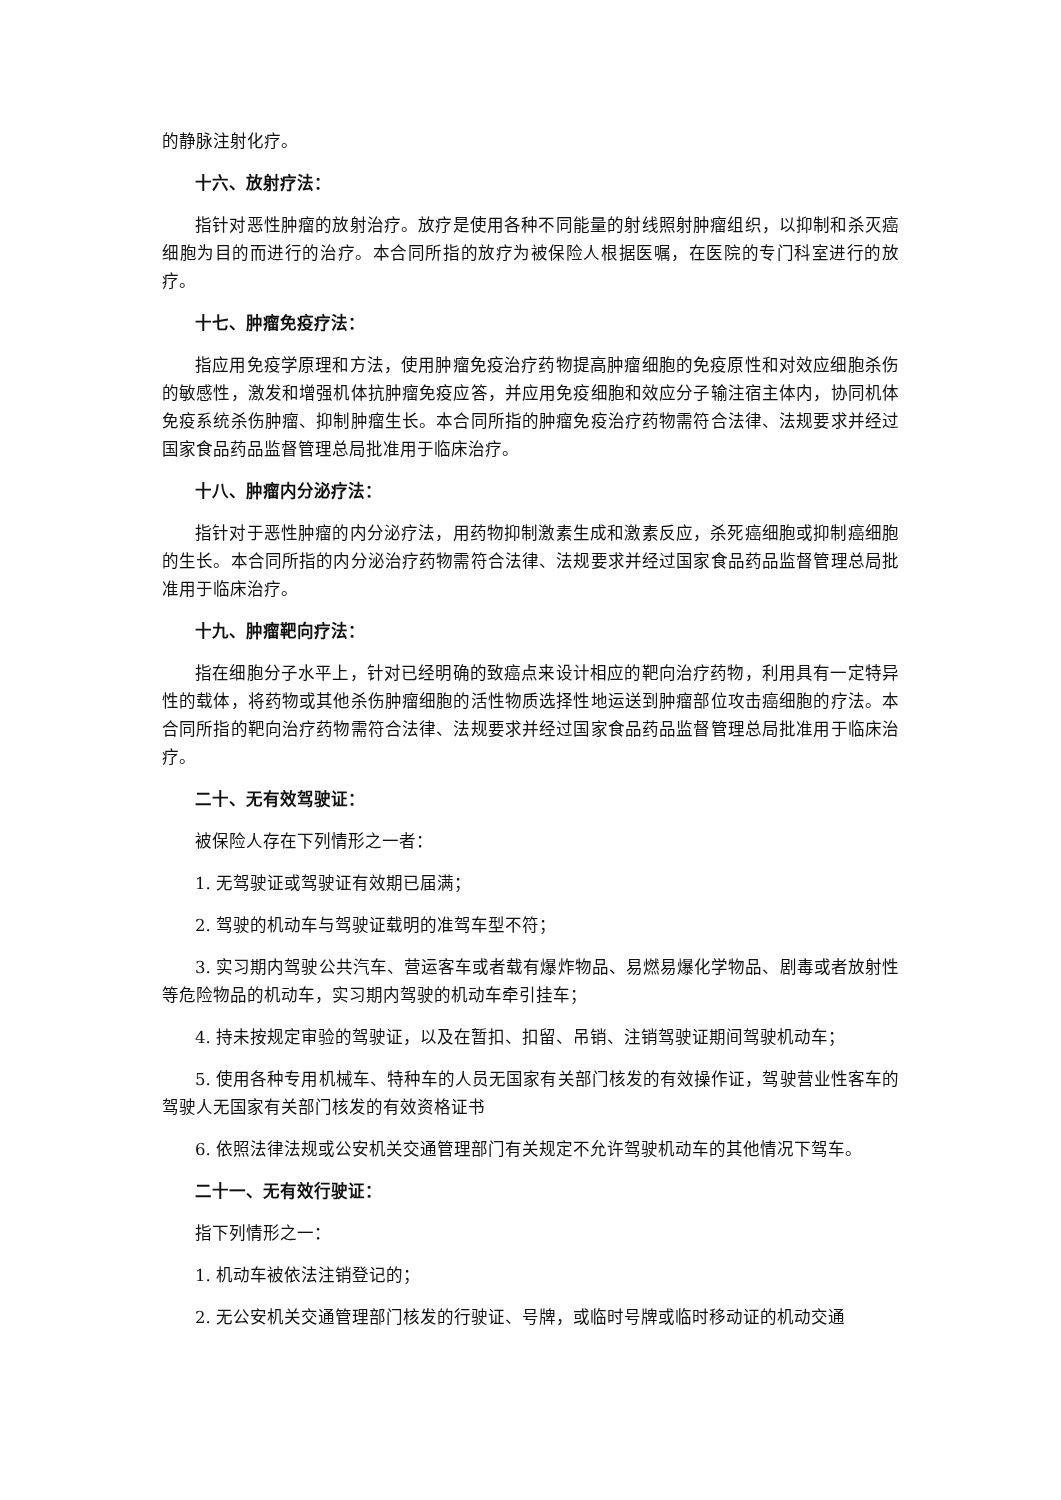的静脉注射化疗。
十六、放射疗法：
指针对恶性肿瘤的放射治疗。放疗是使用各种不同能量的射线照射肿瘤组织，以抑制和杀灭癌细胞为目的而进行的治疗。本合同所指的放疗为被保险人根据医嘱，在医院的专门科室进行的放疗。
十七、肿瘤免疫疗法：
指应用免疫学原理和方法，使用肿瘤免疫治疗药物提高肿瘤细胞的免疫原性和对效应细胞杀伤的敏感性，激发和增强机体抗肿瘤免疫应答，并应用免疫细胞和效应分子输注宿主体内，协同机体免疫系统杀伤肿瘤、抑制肿瘤生长。本合同所指的肿瘤免疫治疗药物需符合法律、法规要求并经过国家食品药品监督管理总局批准用于临床治疗。
十八、肿瘤内分泌疗法：
指针对于恶性肿瘤的内分泌疗法，用药物抑制激素生成和激素反应，杀死癌细胞或抑制癌细胞的生长。本合同所指的内分泌治疗药物需符合法律、法规要求并经过国家食品药品监督管理总局批准用于临床治疗。
十九、肿瘤靶向疗法：
指在细胞分子水平上，针对已经明确的致癌点来设计相应的靶向治疗药物，利用具有一定特异性的载体，将药物或其他杀伤肿瘤细胞的活性物质选择性地运送到肿瘤部位攻击癌细胞的疗法。本合同所指的靶向治疗药物需符合法律、法规要求并经过国家食品药品监督管理总局批准用于临床治疗。
二十、无有效驾驶证：
被保险人存在下列情形之一者：
1. 无驾驶证或驾驶证有效期已届满；
2. 驾驶的机动车与驾驶证载明的准驾车型不符；
3. 实习期内驾驶公共汽车、营运客车或者载有爆炸物品、易燃易爆化学物品、剧毒或者放射性等危险物品的机动车，实习期内驾驶的机动车牵引挂车；
4. 持未按规定审验的驾驶证，以及在暂扣、扣留、吊销、注销驾驶证期间驾驶机动车；
5. 使用各种专用机械车、特种车的人员无国家有关部门核发的有效操作证，驾驶营业性客车的驾驶人无国家有关部门核发的有效资格证书
6. 依照法律法规或公安机关交通管理部门有关规定不允许驾驶机动车的其他情况下驾车。
二十一、无有效行驶证：
指下列情形之一：
1. 机动车被依法注销登记的；
2. 无公安机关交通管理部门核发的行驶证、号牌，或临时号牌或临时移动证的机动交通